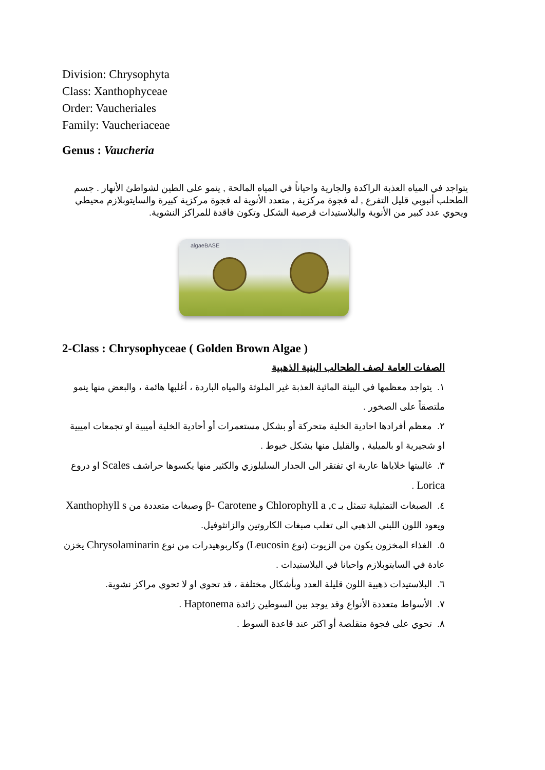Division: Chrysophyta
Class: Xanthophyceae
Order: Vaucheriales
Family: Vaucheriaceae
Genus : Vaucheria
يتواجد في المياه العذبة الراكدة والجارية واحياناً في المياه المالحة , ينمو على الطين لشواطئ الأنهار . جسم الطحلب أنبوبي قليل التفرع , له فجوة مركزية , متعدد الأنوية له فجوة مركزية كبيرة والسايتوبلازم محيطي ويحوي عدد كبير من الأنوية والبلاستيدات قرصية الشكل وتكون فاقدة للمراكز النشوية.
algaeBASE
2-Class : Chrysophyceae ( Golden Brown Algae )
الصفات العامة لصف الطحالب البنية الذهبية
١. يتواجد معظمها في البيئة المائية العذبة غير الملوثة والمياه الباردة ، أغلبها هائمة ، والبعض منها ينمو ملتصقاً على الصخور .
٢. معظم أفرادها احادية الخلية متحركة أو بشكل مستعمرات أو أحادية الخلية أميبية او تجمعات اميبية او شجيرية او بالميلية , والقليل منها بشكل خيوط .
٣. غالبيتها خلاياها عارية اي تفتقر الى الجدار السليلوزي والكثير منها يكسوها حراشف Scales او دروع Lorica .
٤. الصبغات التمثيلية تتمثل بـ Chlorophyll a ,c و β- Carotene وصبغات متعددة من Xanthophyll s ويعود اللون اللبني الذهبي الى تغلب صبغات الكاروتين والزانثوفيل.
٥. الغذاء المخزون يكون من الزيوت (نوع Leucosin) وكاربوهيدرات من نوع Chrysolaminarin يخزن عادة في السايتوبلازم واحيانا في البلاستيدات .
٦. البلاستيدات ذهبية اللون قليلة العدد وبأشكال مختلفة ، قد تحوي او لا تحوي مراكز نشوية.
٧. الأسواط متعددة الأنواع وقد يوجد بين السوطين زائدة Haptonema .
٨. تحوي على فجوة متقلصة أو اكثر عند قاعدة السوط .